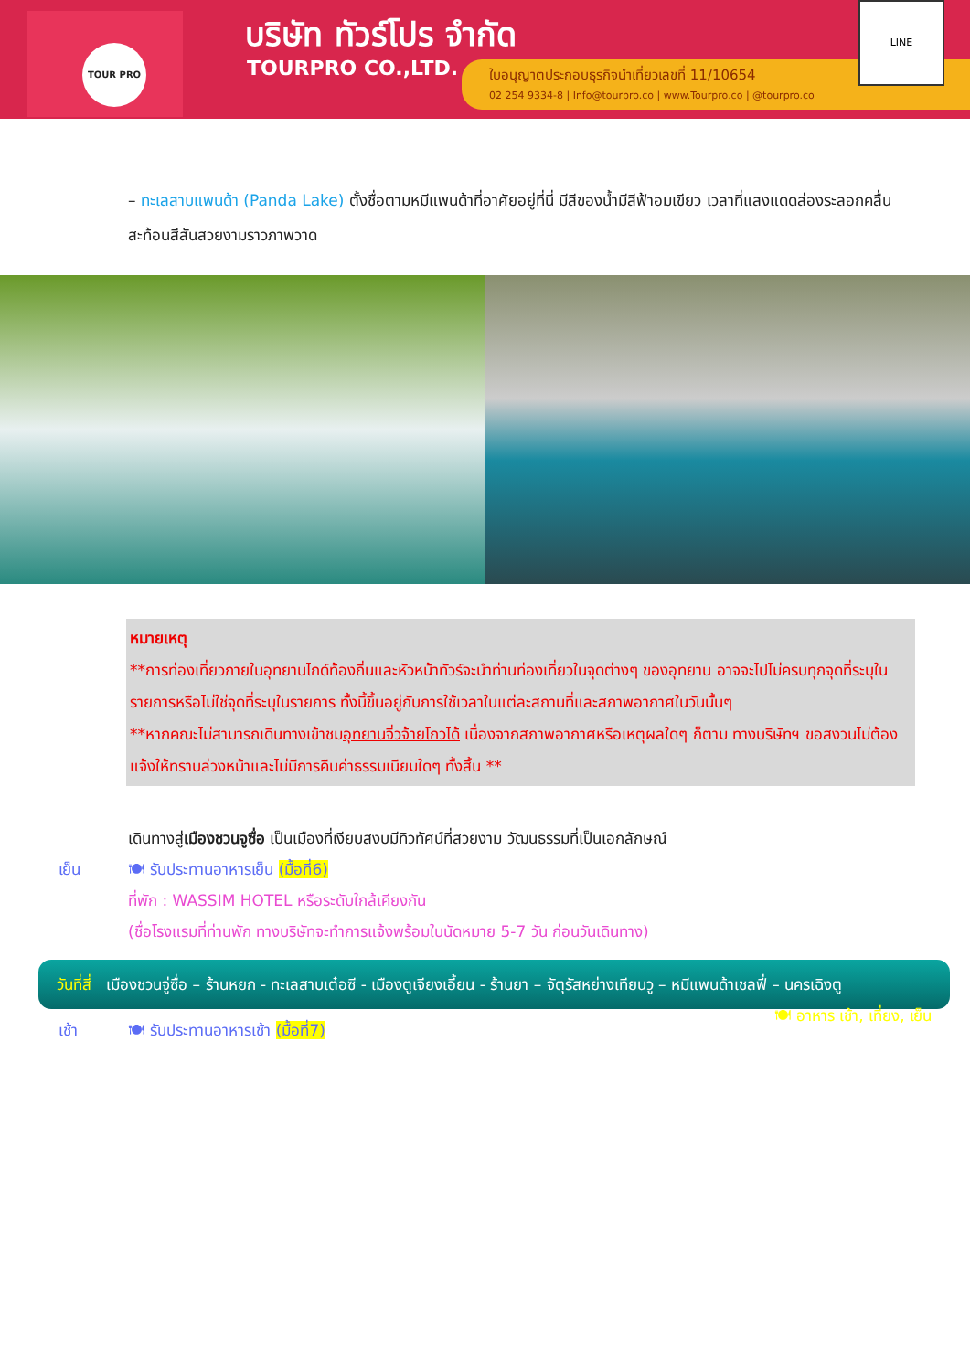TOUR PRO บริษัท ทัวร์โปร จำกัด
TOURPRO CO.,LTD.
ใบอนุญาตประกอบธุรกิจนำเที่ยวเลขที่ 11/10654
02 254 9334-8 | Info@tourpro.co | www.Tourpro.co | @tourpro.co
LINE
– ทะเลสาบแพนด้า (Panda Lake) ตั้งชื่อตามหมีแพนด้าที่อาศัยอยู่ที่นี่ มีสีของน้ำมีสีฟ้าอมเขียว เวลาที่แสงแดดส่องระลอกคลื่นสะท้อนสีสันสวยงามราวภาพวาด
หมายเหตุ
**การท่องเที่ยวภายในอุทยานไกด์ท้องถิ่นและหัวหน้าทัวร์จะนำท่านท่องเที่ยวในจุดต่างๆ ของอุทยาน อาจจะไปไม่ครบทุกจุดที่ระบุในรายการหรือไม่ใช่จุดที่ระบุในรายการ ทั้งนี้ขึ้นอยู่กับการใช้เวลาในแต่ละสถานที่และสภาพอากาศในวันนั้นๆ
**หากคณะไม่สามารถเดินทางเข้าชมอุทยานจิ่วจ้ายโกวได้ เนื่องจากสภาพอากาศหรือเหตุผลใดๆ ก็ตาม ทางบริษัทฯ ขอสงวนไม่ต้องแจ้งให้ทราบล่วงหน้าและไม่มีการคืนค่าธรรมเนียมใดๆ ทั้งสิ้น **
เดินทางสู่เมืองชวนจูซื่อ เป็นเมืองที่เงียบสงบมีทิวทัศน์ที่สวยงาม วัฒนธรรมที่เป็นเอกลักษณ์
เย็น 🍽 รับประทานอาหารเย็น (มื้อที่6)
ที่พัก : WASSIM HOTEL หรือระดับใกล้เคียงกัน
(ชื่อโรงแรมที่ท่านพัก ทางบริษัทจะทำการแจ้งพร้อมใบนัดหมาย 5-7 วัน ก่อนวันเดินทาง)
วันที่สี่ เมืองชวนจู่ซื่อ – ร้านหยก - ทะเลสาบเต๋อซี - เมืองตูเจียงเอี้ยน - ร้านยา – จัตุรัสหย่างเทียนวู – หมีแพนด้าเชลฟี่ – นครเฉิงตู 🍽 อาหาร เช้า, เที่ยง, เย็น
เช้า 🍽 รับประทานอาหารเช้า (มื้อที่7)